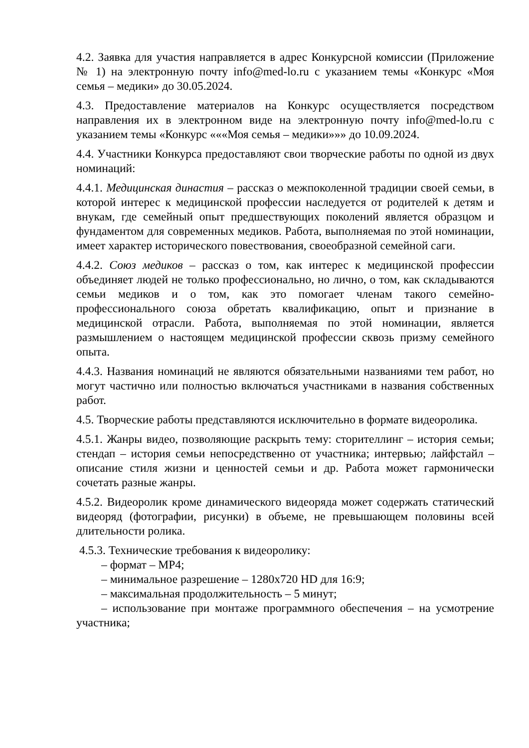4.2. Заявка для участия направляется в адрес Конкурсной комиссии (Приложение № 1) на электронную почту info@med-lo.ru с указанием темы «Конкурс «Моя семья – медики» до 30.05.2024.
4.3. Предоставление материалов на Конкурс осуществляется посредством направления их в электронном виде на электронную почту info@med-lo.ru с указанием темы «Конкурс «««Моя семья – медики»»» до 10.09.2024.
4.4. Участники Конкурса предоставляют свои творческие работы по одной из двух номинаций:
4.4.1. Медицинская династия – рассказ о межпоколенной традиции своей семьи, в которой интерес к медицинской профессии наследуется от родителей к детям и внукам, где семейный опыт предшествующих поколений является образцом и фундаментом для современных медиков. Работа, выполняемая по этой номинации, имеет характер исторического повествования, своеобразной семейной саги.
4.4.2. Союз медиков – рассказ о том, как интерес к медицинской профессии объединяет людей не только профессионально, но лично, о том, как складываются семьи медиков и о том, как это помогает членам такого семейно-профессионального союза обретать квалификацию, опыт и признание в медицинской отрасли. Работа, выполняемая по этой номинации, является размышлением о настоящем медицинской профессии сквозь призму семейного опыта.
4.4.3. Названия номинаций не являются обязательными названиями тем работ, но могут частично или полностью включаться участниками в названия собственных работ.
4.5. Творческие работы представляются исключительно в формате видеоролика.
4.5.1. Жанры видео, позволяющие раскрыть тему: сторителлинг – история семьи; стендап – история семьи непосредственно от участника; интервью; лайфстайл – описание стиля жизни и ценностей семьи и др. Работа может гармонически сочетать разные жанры.
4.5.2. Видеоролик кроме динамического видеоряда может содержать статический видеоряд (фотографии, рисунки) в объеме, не превышающем половины всей длительности ролика.
4.5.3. Технические требования к видеоролику:
– формат – MP4;
– минимальное разрешение – 1280x720 HD для 16:9;
– максимальная продолжительность – 5 минут;
– использование при монтаже программного обеспечения – на усмотрение участника;